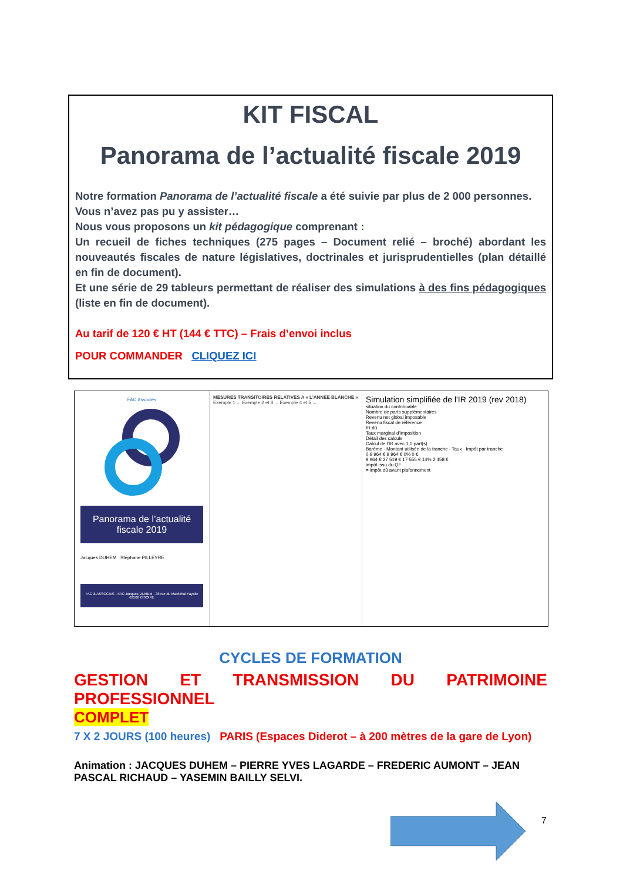KIT FISCAL
Panorama de l’actualité fiscale 2019
Notre formation Panorama de l’actualité fiscale a été suivie par plus de 2 000 personnes.
Vous n’avez pas pu y assister…
Nous vous proposons un kit pédagogique comprenant :
Un recueil de fiches techniques (275 pages – Document relié – broché) abordant les nouveautés fiscales de nature législatives, doctrinales et jurisprudentielles (plan détaillé en fin de document).
Et une série de 29 tableurs permettant de réaliser des simulations à des fins pédagogiques (liste en fin de document).
Au tarif de 120 € HT (144 € TTC) – Frais d’envoi inclus
POUR COMMANDER CLIQUEZ ICI
FAC Associés
Panorama de l’actualité fiscale 2019
Jacques DUHEM Stéphane PILLEYRE
FAC & ASSOCIES - FAC Jacques DUHEM - 38 rue du Maréchal Fayolle 63500 ISSOIRE
MESURES TRANSITOIRES RELATIVES A « L'ANNEE BLANCHE »
Exemple 1 ... Exemple 2 et 3 ... Exemple 4 et 5 ...
Simulation simplifiée de l'IR 2019 (rev 2018)
situation du contribuable
Nombre de parts supplémentaires
Revenu net global imposable
Revenu fiscal de référence
IR dû
Taux marginal d'imposition
Détail des calculs
Calcul de l'IR avec 1,0 part(s)
Barème · Montant utilisée de la tranche · Taux · Impôt par tranche
0 9 964 € 9 964 € 0% 0 €
9 964 € 27 519 € 17 555 € 14% 2 458 €
impôt issu du QF
= impôt dû avant plafonnement
CYCLES DE FORMATION
GESTION ET TRANSMISSION DU PATRIMOINE
PROFESSIONNEL
COMPLET
7 X 2 JOURS (100 heures) PARIS (Espaces Diderot – à 200 mètres de la gare de Lyon)
Animation : JACQUES DUHEM – PIERRE YVES LAGARDE – FREDERIC AUMONT – JEAN PASCAL RICHAUD – YASEMIN BAILLY SELVI.
7